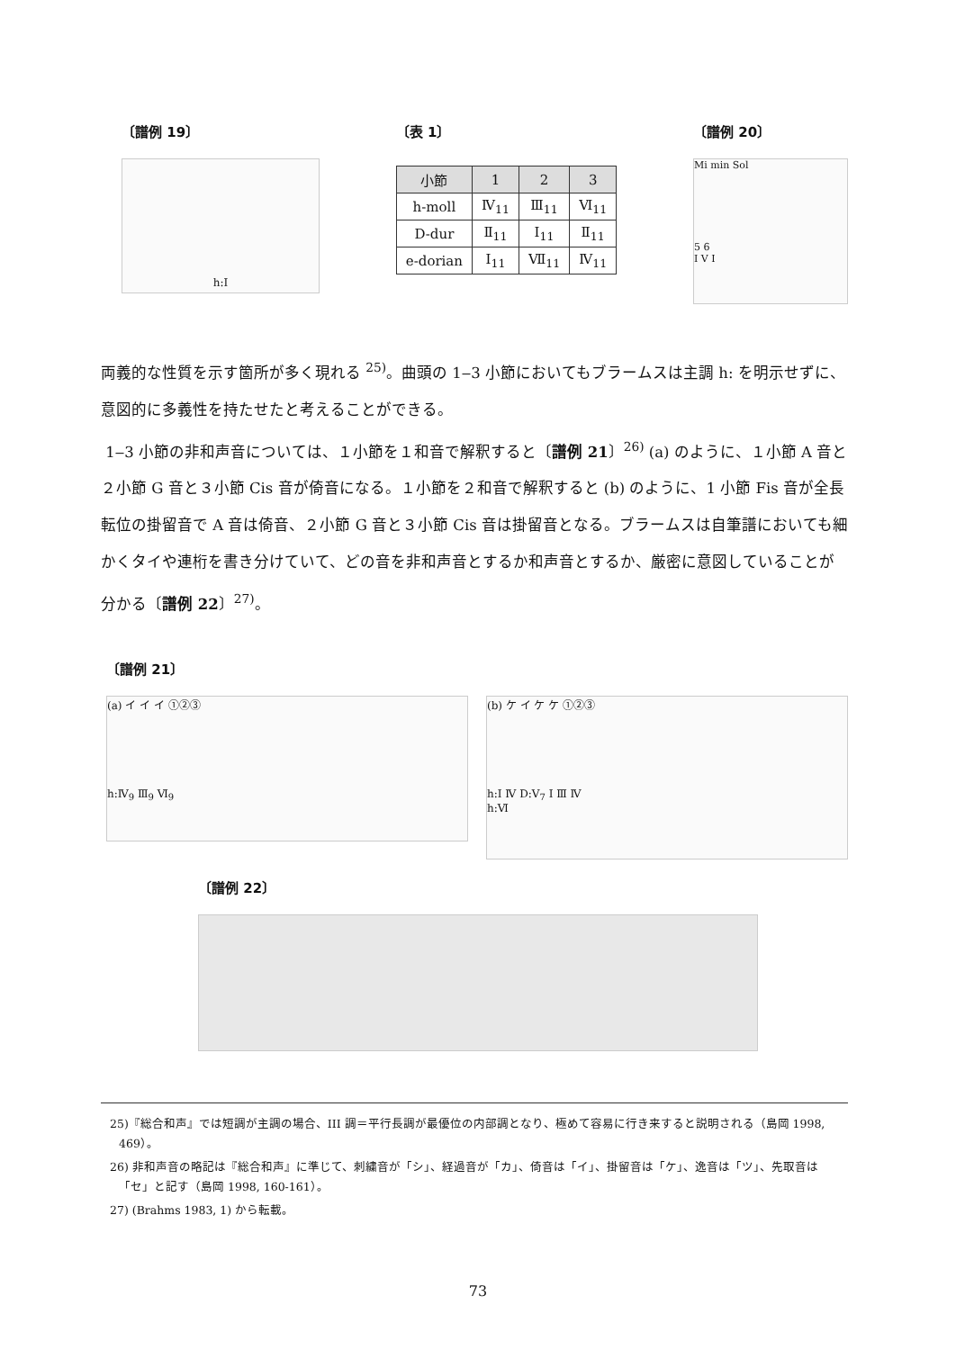〔譜例 19〕
h:I
〔表 1〕
| 小節 | 1 | 2 | 3 |
| --- | --- | --- | --- |
| h-moll | Ⅳ<sub>11</sub> | Ⅲ<sub>11</sub> | Ⅵ<sub>11</sub> |
| D-dur | Ⅱ<sub>11</sub> | I<sub>11</sub> | Ⅱ<sub>11</sub> |
| e-dorian | I<sub>11</sub> | Ⅶ<sub>11</sub> | Ⅳ<sub>11</sub> |
〔譜例 20〕
Mi min Sol
5 6
I V I
両義的な性質を示す箇所が多く現れる <sup>25)</sup>。曲頭の 1‒3 小節においてもブラームスは主調 h: を明示せずに、意図的に多義性を持たせたと考えることができる。
1‒3 小節の非和声音については、１小節を１和音で解釈すると〔譜例 21〕<sup>26)</sup> (a) のように、１小節 A 音と２小節 G 音と３小節 Cis 音が倚音になる。１小節を２和音で解釈すると (b) のように、1 小節 Fis 音が全長転位の掛留音で A 音は倚音、２小節 G 音と３小節 Cis 音は掛留音となる。ブラームスは自筆譜においても細かくタイや連桁を書き分けていて、どの音を非和声音とするか和声音とするか、厳密に意図していることが分かる〔譜例 22〕<sup>27)</sup>。
〔譜例 21〕
(a) イ イ イ ①②③
h:Ⅳ<sub>9</sub> Ⅲ<sub>9</sub> Ⅵ<sub>9</sub>
(b) ケ イ ケ ケ ①②③
h:I Ⅳ D:Ⅴ<sub>7</sub> I Ⅲ Ⅳ
h:Ⅵ
〔譜例 22〕
25)『総合和声』では短調が主調の場合、III 調＝平行長調が最優位の内部調となり、極めて容易に行き来すると説明される（島岡 1998, 469）。
26) 非和声音の略記は『総合和声』に準じて、刺繍音が「シ」、経過音が「カ」、倚音は「イ」、掛留音は「ケ」、逸音は「ツ」、先取音は「セ」と記す（島岡 1998, 160-161）。
27) (Brahms 1983, 1) から転載。
73